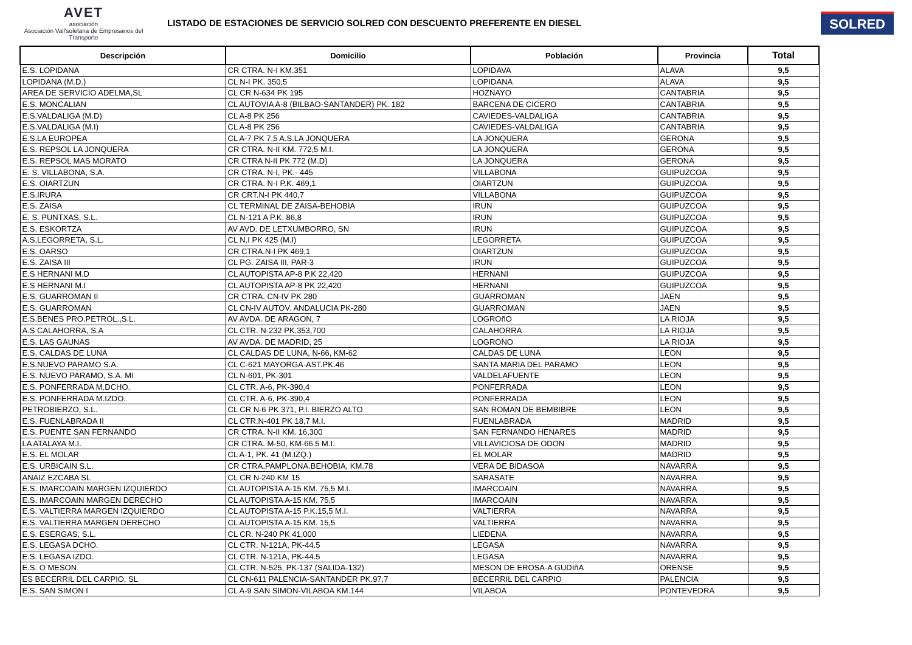AVET
asociación
Asociación Vall'soletana de Empresarios del Transporte
LISTADO DE ESTACIONES DE SERVICIO SOLRED CON DESCUENTO PREFERENTE EN DIESEL
SOLRED
| Descripción | Domicilio | Población | Provincia | Total |
| --- | --- | --- | --- | --- |
| E.S. LOPIDANA | CR CTRA. N-I KM.351 | LOPIDAVA | ALAVA | 9,5 |
| LOPIDANA (M.D.) | CL N-I PK. 350,5 | LOPIDANA | ALAVA | 9,5 |
| AREA DE SERVICIO ADELMA,SL | CL CR N-634 PK 195 | HOZNAYO | CANTABRIA | 9,5 |
| E.S. MONCALIAN | CL AUTOVIA A-8 (BILBAO-SANTANDER) PK. 182 | BARCENA DE CICERO | CANTABRIA | 9,5 |
| E.S.VALDALIGA (M.D) | CL A-8 PK 256 | CAVIEDES-VALDALIGA | CANTABRIA | 9,5 |
| E.S.VALDALIGA (M.I) | CL A-8 PK 256 | CAVIEDES-VALDALIGA | CANTABRIA | 9,5 |
| E.S.LA EUROPEA | CL A-7 PK 7,5 A.S.LA JONQUERA | LA JONQUERA | GERONA | 9,5 |
| E.S. REPSOL LA JONQUERA | CR CTRA. N-II KM. 772,5 M.I. | LA JONQUERA | GERONA | 9,5 |
| E.S. REPSOL MAS MORATO | CR CTRA N-II PK 772 (M.D) | LA JONQUERA | GERONA | 9,5 |
| E. S. VILLABONA, S.A. | CR CTRA. N-I, PK.- 445 | VILLABONA | GUIPUZCOA | 9,5 |
| E.S. OIARTZUN | CR CTRA. N-I P.K. 469,1 | OIARTZUN | GUIPUZCOA | 9,5 |
| E.S.IRURA | CR CRT.N-I PK 440,7 | VILLABONA | GUIPUZCOA | 9,5 |
| E.S. ZAISA | CL TERMINAL DE ZAISA-BEHOBIA | IRUN | GUIPUZCOA | 9,5 |
| E. S. PUNTXAS, S.L. | CL N-121 A P.K. 86,8 | IRUN | GUIPUZCOA | 9,5 |
| E.S. ESKORTZA | AV AVD. DE LETXUMBORRO, SN | IRUN | GUIPUZCOA | 9,5 |
| A.S.LEGORRETA, S.L. | CL N.I PK 425 (M.I) | LEGORRETA | GUIPUZCOA | 9,5 |
| E.S. OARSO | CR CTRA.N-I PK 469,1 | OIARTZUN | GUIPUZCOA | 9,5 |
| E.S. ZAISA III | CL PG. ZAISA III, PAR-3 | IRUN | GUIPUZCOA | 9,5 |
| E.S HERNANI M.D | CL AUTOPISTA AP-8 P.K 22,420 | HERNANI | GUIPUZCOA | 9,5 |
| E.S HERNANI M.I | CL AUTOPISTA AP-8 PK 22,420 | HERNANI | GUIPUZCOA | 9,5 |
| E.S. GUARROMAN II | CR CTRA. CN-IV PK 280 | GUARROMAN | JAEN | 9,5 |
| E.S. GUARROMAN | CL CN-IV AUTOV. ANDALUCIA PK-280 | GUARROMAN | JAEN | 9,5 |
| E.S.BENES PRO.PETROL.,S.L. | AV AVDA. DE ARAGON, 7 | LOGROñO | LA RIOJA | 9,5 |
| A.S CALAHORRA, S.A | CL CTR. N-232 PK.353,700 | CALAHORRA | LA RIOJA | 9,5 |
| E.S. LAS GAUNAS | AV AVDA. DE MADRID, 25 | LOGRONO | LA RIOJA | 9,5 |
| E.S. CALDAS DE LUNA | CL CALDAS DE LUNA, N-66, KM-62 | CALDAS DE LUNA | LEON | 9,5 |
| E.S.NUEVO PARAMO S.A. | CL C-621 MAYORGA-AST.PK.46 | SANTA MARIA DEL PARAMO | LEON | 9,5 |
| E.S. NUEVO PARAMO, S.A. MI | CL N-601, PK-301 | VALDELAFUENTE | LEON | 9,5 |
| E.S. PONFERRADA M.DCHO. | CL CTR. A-6, PK-390,4 | PONFERRADA | LEON | 9,5 |
| E.S. PONFERRADA M.IZDO. | CL CTR. A-6, PK-390,4 | PONFERRADA | LEON | 9,5 |
| PETROBIERZO, S.L. | CL CR N-6 PK 371, P.I. BIERZO ALTO | SAN ROMAN DE BEMBIBRE | LEON | 9,5 |
| E.S. FUENLABRADA II | CL CTR.N-401 PK 18,7 M.I. | FUENLABRADA | MADRID | 9,5 |
| E.S. PUENTE SAN FERNANDO | CR CTRA. N-II KM. 16,300 | SAN FERNANDO HENARES | MADRID | 9,5 |
| LA ATALAYA M.I. | CR CTRA. M-50, KM-66.5 M.I. | VILLAVICIOSA DE ODON | MADRID | 9,5 |
| E.S. EL MOLAR | CL A-1, PK. 41 (M.IZQ.) | EL MOLAR | MADRID | 9,5 |
| E.S. URBICAIN S.L. | CR CTRA.PAMPLONA.BEHOBIA, KM.78 | VERA DE BIDASOA | NAVARRA | 9,5 |
| ANAIZ EZCABA SL | CL CR N-240 KM 15 | SARASATE | NAVARRA | 9,5 |
| E.S. IMARCOAIN MARGEN IZQUIERDO | CL AUTOPISTA A-15 KM. 75,5 M.I. | IMARCOAIN | NAVARRA | 9,5 |
| E.S. IMARCOAIN MARGEN DERECHO | CL AUTOPISTA A-15 KM. 75,5 | IMARCOAIN | NAVARRA | 9,5 |
| E.S. VALTIERRA MARGEN IZQUIERDO | CL AUTOPISTA A-15 P.K.15,5 M.I. | VALTIERRA | NAVARRA | 9,5 |
| E.S. VALTIERRA MARGEN DERECHO | CL AUTOPISTA A-15 KM. 15,5 | VALTIERRA | NAVARRA | 9,5 |
| E.S. ESERGAS, S.L. | CL CR. N-240 PK 41,000 | LIEDENA | NAVARRA | 9,5 |
| E.S. LEGASA DCHO. | CL CTR. N-121A, PK-44.5 | LEGASA | NAVARRA | 9,5 |
| E.S. LEGASA IZDO. | CL CTR. N-121A, PK-44.5 | LEGASA | NAVARRA | 9,5 |
| E.S. O MESON | CL CTR. N-525, PK-137 (SALIDA-132) | MESON DE EROSA-A GUDIñA | ORENSE | 9,5 |
| ES BECERRIL DEL CARPIO, SL | CL CN-611 PALENCIA-SANTANDER PK.97,7 | BECERRIL DEL CARPIO | PALENCIA | 9,5 |
| E.S. SAN SIMON I | CL A-9 SAN SIMON-VILABOA KM.144 | VILABOA | PONTEVEDRA | 9,5 |